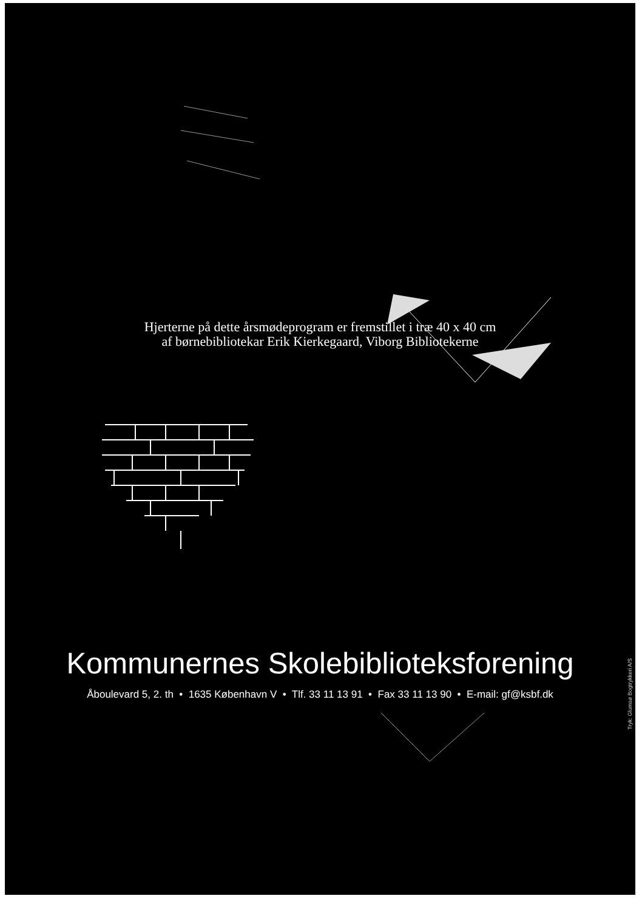Hjerterne på dette årsmødeprogram er fremstillet i træ 40 x 40 cm
af børnebibliotekar Erik Kierkegaard, Viborg Bibliotekerne
Kommunernes Skolebiblioteksforening
Åboulevard 5, 2. th • 1635 København V • Tlf. 33 11 13 91 • Fax 33 11 13 90 • E-mail: gf@ksbf.dk
Tryk: Glumsø Bogtrykkeri A/S